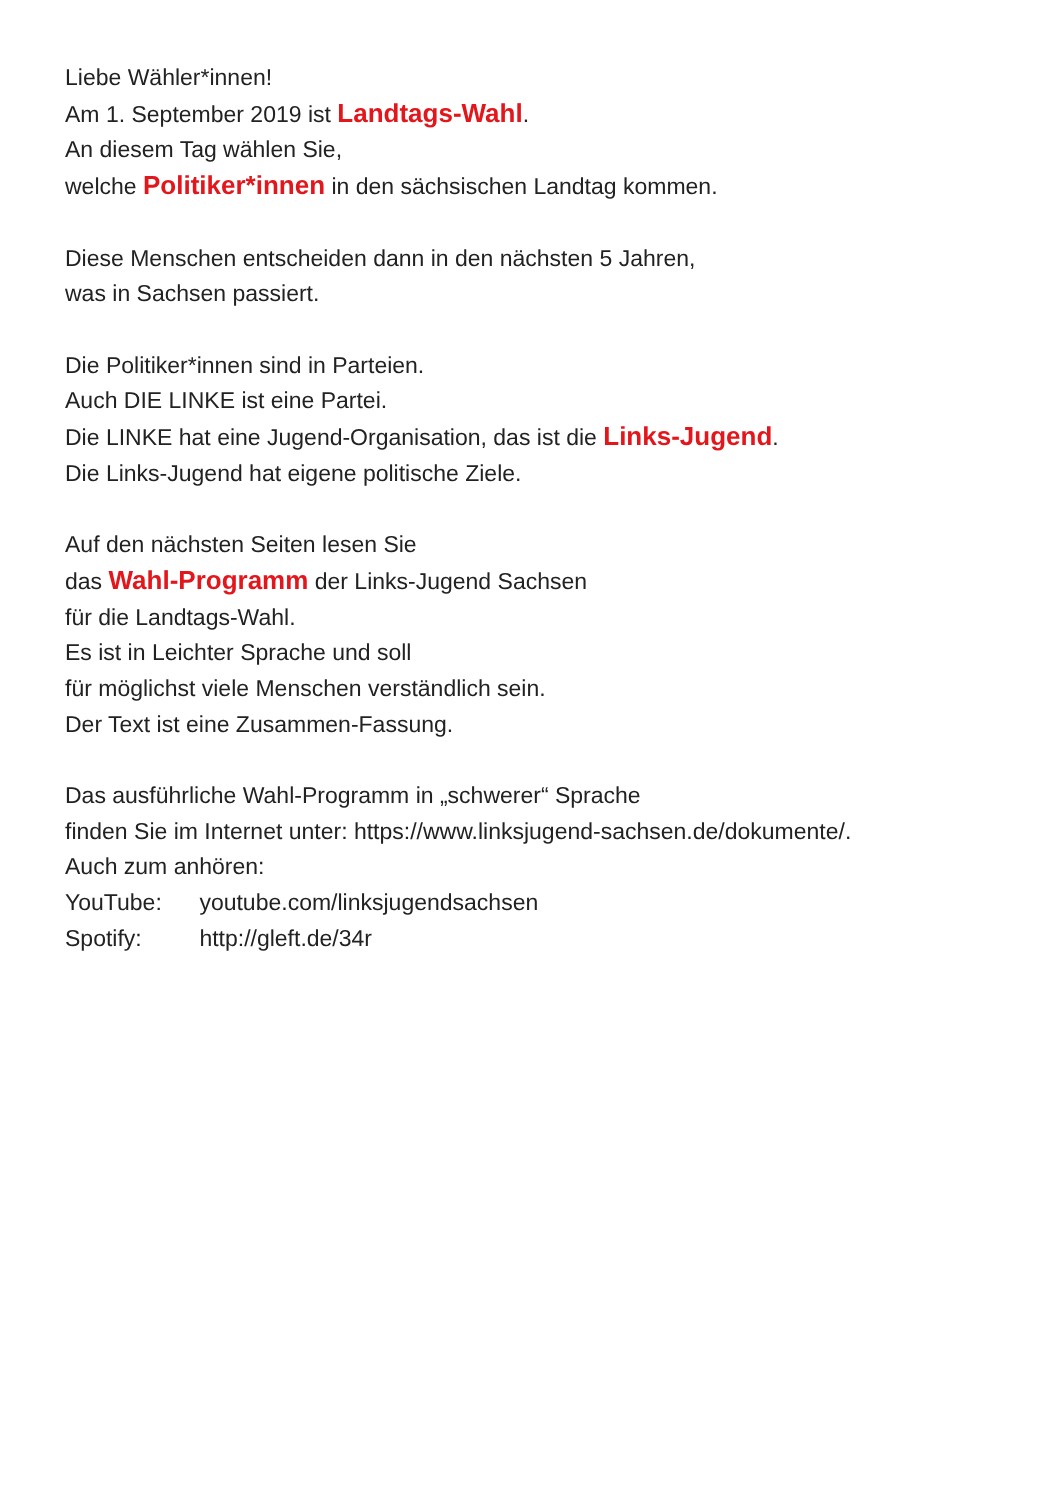Liebe Wähler*innen!
Am 1. September 2019 ist Landtags-Wahl.
An diesem Tag wählen Sie,
welche Politiker*innen in den sächsischen Landtag kommen.
Diese Menschen entscheiden dann in den nächsten 5 Jahren,
was in Sachsen passiert.
Die Politiker*innen sind in Parteien.
Auch DIE LINKE ist eine Partei.
Die LINKE hat eine Jugend-Organisation, das ist die Links-Jugend.
Die Links-Jugend hat eigene politische Ziele.
Auf den nächsten Seiten lesen Sie
das Wahl-Programm der Links-Jugend Sachsen
für die Landtags-Wahl.
Es ist in Leichter Sprache und soll
für möglichst viele Menschen verständlich sein.
Der Text ist eine Zusammen-Fassung.
Das ausführliche Wahl-Programm in „schwerer“ Sprache
finden Sie im Internet unter: https://www.linksjugend-sachsen.de/dokumente/.
Auch zum anhören:
YouTube: youtube.com/linksjugendsachsen
Spotify: http://gleft.de/34r